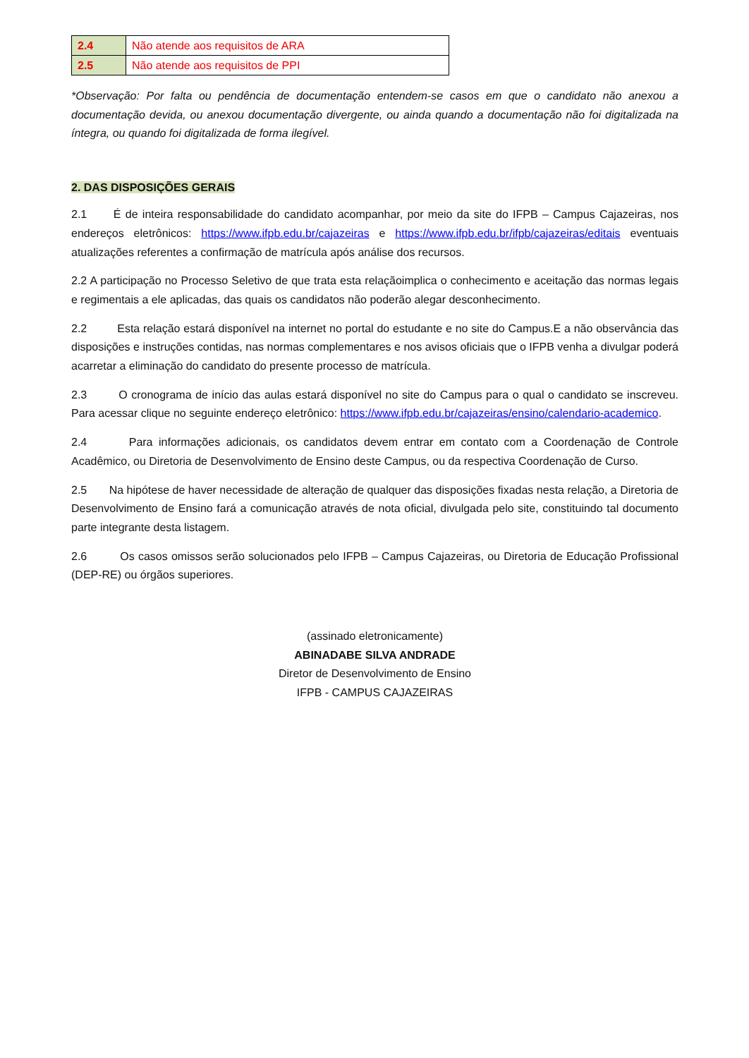| 2.4 | Não atende aos requisitos de ARA |
| 2.5 | Não atende aos requisitos de PPI |
*Observação: Por falta ou pendência de documentação entendem-se casos em que o candidato não anexou a documentação devida, ou anexou documentação divergente, ou ainda quando a documentação não foi digitalizada na íntegra, ou quando foi digitalizada de forma ilegível.
2. DAS DISPOSIÇÕES GERAIS
2.1 É de inteira responsabilidade do candidato acompanhar, por meio da site do IFPB – Campus Cajazeiras, nos endereços eletrônicos: https://www.ifpb.edu.br/cajazeiras e https://www.ifpb.edu.br/ifpb/cajazeiras/editais eventuais atualizações referentes a confirmação de matrícula após análise dos recursos.
2.2 A participação no Processo Seletivo de que trata esta relaçãoimplica o conhecimento e aceitação das normas legais e regimentais a ele aplicadas, das quais os candidatos não poderão alegar desconhecimento.
2.2 Esta relação estará disponível na internet no portal do estudante e no site do Campus.E a não observância das disposições e instruções contidas, nas normas complementares e nos avisos oficiais que o IFPB venha a divulgar poderá acarretar a eliminação do candidato do presente processo de matrícula.
2.3 O cronograma de início das aulas estará disponível no site do Campus para o qual o candidato se inscreveu. Para acessar clique no seguinte endereço eletrônico: https://www.ifpb.edu.br/cajazeiras/ensino/calendario-academico.
2.4 Para informações adicionais, os candidatos devem entrar em contato com a Coordenação de Controle Acadêmico, ou Diretoria de Desenvolvimento de Ensino deste Campus, ou da respectiva Coordenação de Curso.
2.5 Na hipótese de haver necessidade de alteração de qualquer das disposições fixadas nesta relação, a Diretoria de Desenvolvimento de Ensino fará a comunicação através de nota oficial, divulgada pelo site, constituindo tal documento parte integrante desta listagem.
2.6 Os casos omissos serão solucionados pelo IFPB – Campus Cajazeiras, ou Diretoria de Educação Profissional (DEP-RE) ou órgãos superiores.
(assinado eletronicamente)
ABINADABE SILVA ANDRADE
Diretor de Desenvolvimento de Ensino
IFPB - CAMPUS CAJAZEIRAS